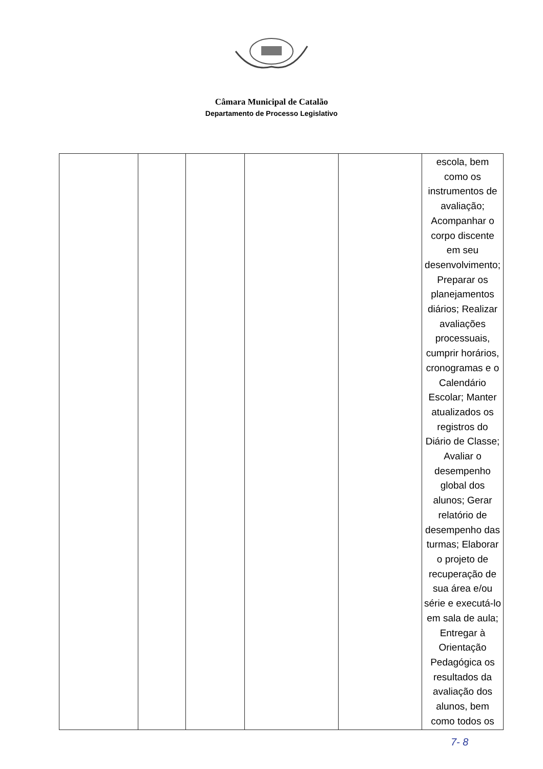Câmara Municipal de Catalão
Departamento de Processo Legislativo
| | | | | | escola, bem como os instrumentos de avaliação; Acompanhar o corpo discente em seu desenvolvimento; Preparar os planejamentos diários; Realizar avaliações processuais, cumprir horários, cronogramas e o Calendário Escolar; Manter atualizados os registros do Diário de Classe; Avaliar o desempenho global dos alunos; Gerar relatório de desempenho das turmas; Elaborar o projeto de recuperação de sua área e/ou série e executá-lo em sala de aula; Entregar à Orientação Pedagógica os resultados da avaliação dos alunos, bem como todos os |
7- 8